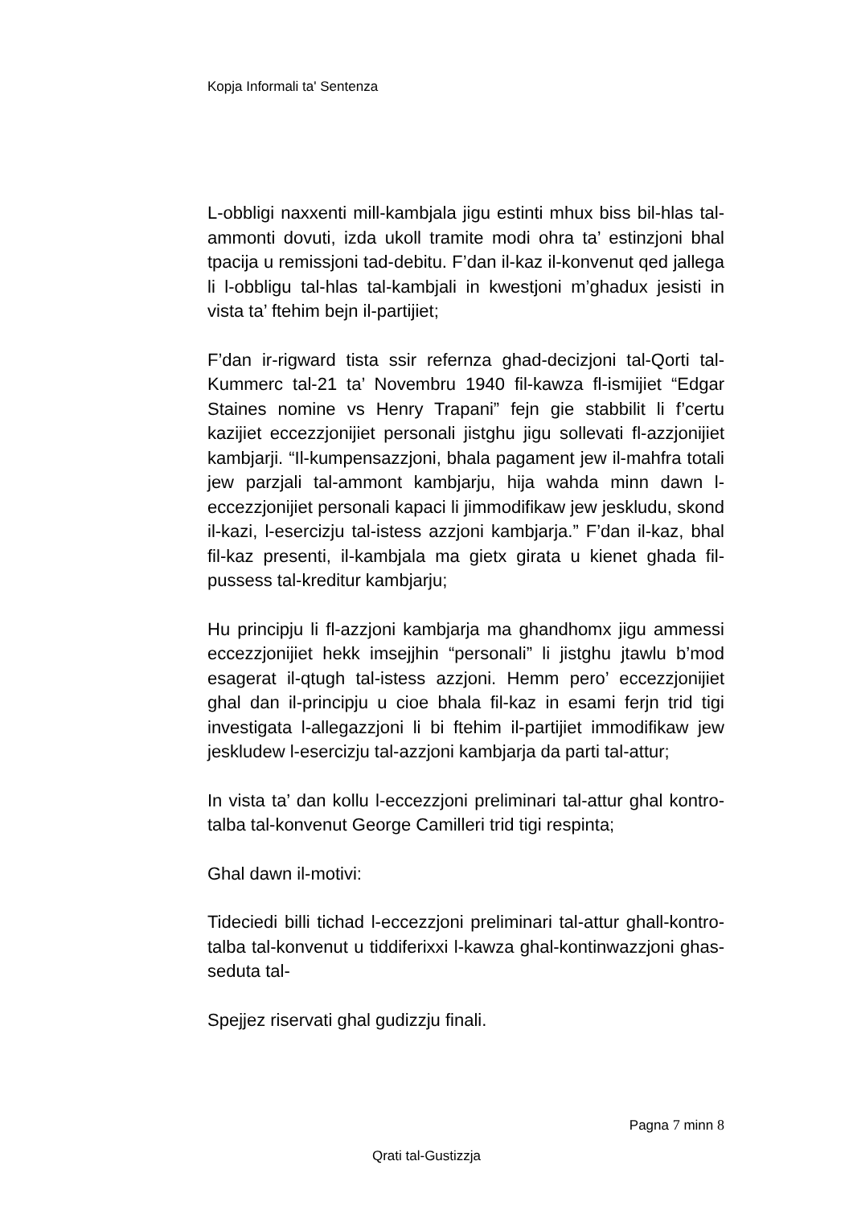Kopja Informali ta' Sentenza
L-obbligi naxxenti mill-kambjala jigu estinti mhux biss bil-hlas tal-ammonti dovuti, izda ukoll tramite modi ohra ta’ estinzjoni bhal tpacija u remissjoni tad-debitu. F’dan il-kaz il-konvenut qed jallega li l-obbligu tal-hlas tal-kambjali in kwestjoni m’ghadux jesisti in vista ta’ ftehim bejn il-partijiet;
F’dan ir-rigward tista ssir refernza ghad-decizjoni tal-Qorti tal-Kummerc tal-21 ta’ Novembru 1940 fil-kawza fl-ismijiet “Edgar Staines nomine vs Henry Trapani” fejn gie stabbilit li f’certu kazijiet eccezzjonijiet personali jistghu jigu sollevati fl-azzjonijiet kambjarji. “Il-kumpensazzjoni, bhala pagament jew il-mahfra totali jew parzjali tal-ammont kambjarju, hija wahda minn dawn l-eccezzjonijiet personali kapaci li jimmodifikaw jew jeskludu, skond il-kazi, l-esercizju tal-istess azzjoni kambjarja.” F’dan il-kaz, bhal fil-kaz presenti, il-kambjala ma gietx girata u kienet ghada fil-pussess tal-kreditur kambjarju;
Hu principju li fl-azzjoni kambjarja ma ghandhomx jigu ammessi eccezzjonijiet hekk imsejjhin “personali” li jistghu jtawlu b’mod esagerat il-qtugh tal-istess azzjoni. Hemm pero’ eccezzjonijiet ghal dan il-principju u cioe bhala fil-kaz in esami ferjn trid tigi investigata l-allegazzjoni li bi ftehim il-partijiet immodifikaw jew jeskludew l-esercizju tal-azzjoni kambjarja da parti tal-attur;
In vista ta’ dan kollu l-eccezzjoni preliminari tal-attur ghal kontro-talba tal-konvenut George Camilleri trid tigi respinta;
Ghal dawn il-motivi:
Tideciedi billi tichad l-eccezzjoni preliminari tal-attur ghall-kontro-talba tal-konvenut u tiddiferixxi l-kawza ghal-kontinwazzjoni ghas-seduta tal-
Spejjez riservati ghal gudizzju finali.
Pagna 7 minn 8
Qrati tal-Gustizzja